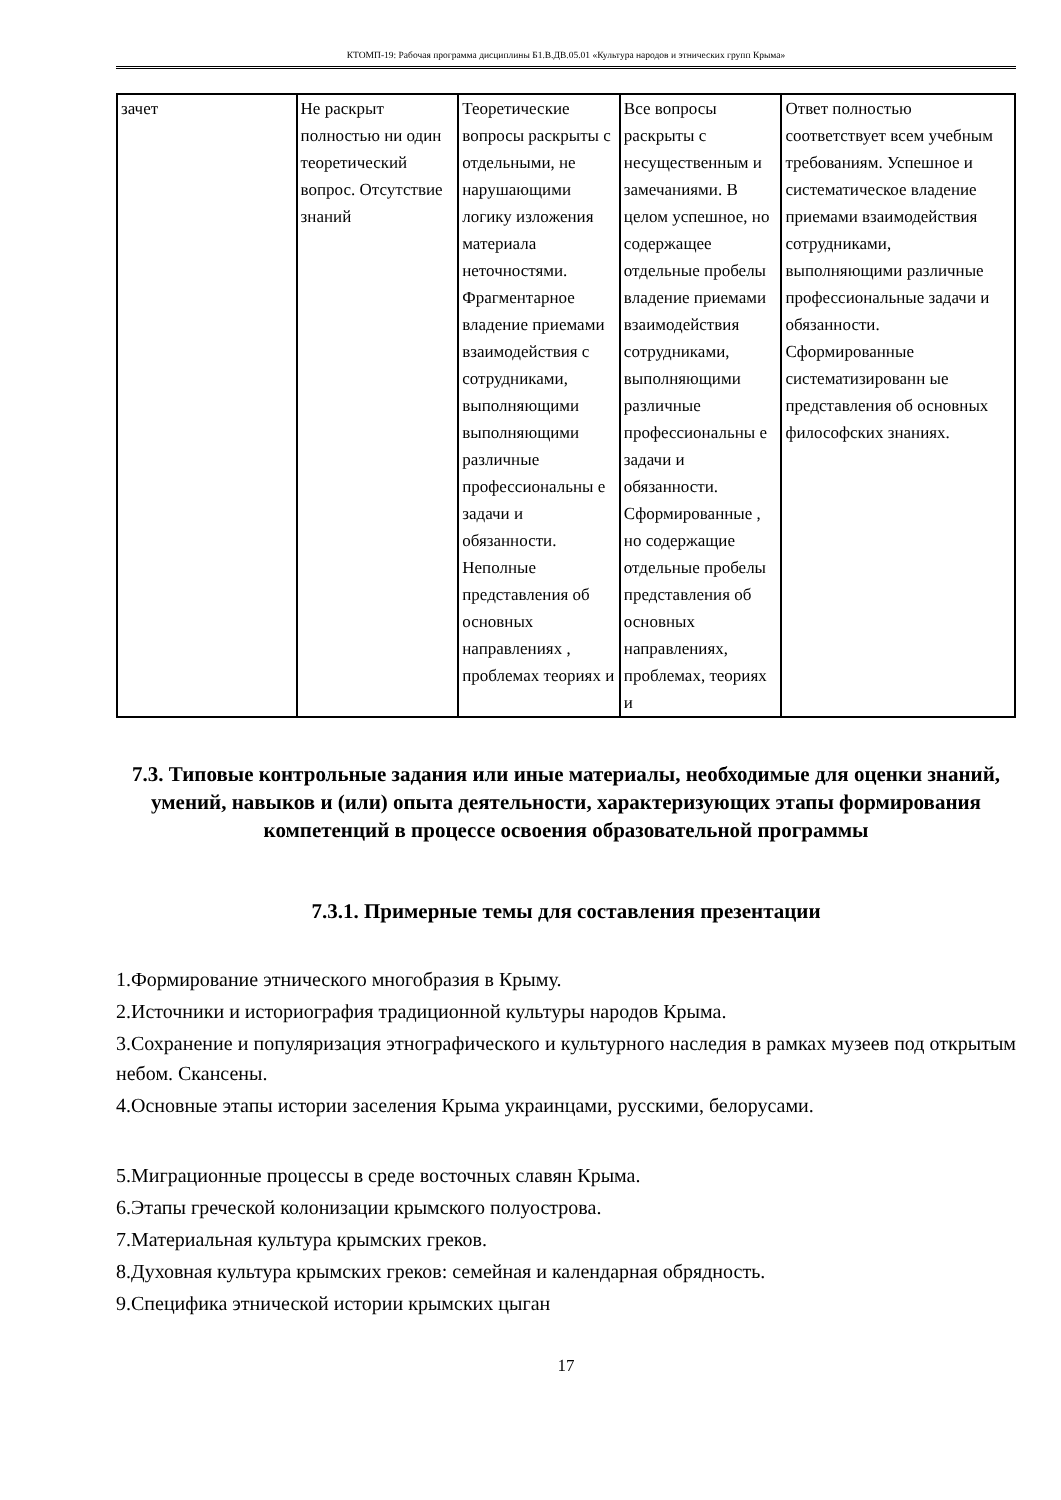КТОМП-19: Рабочая программа дисциплины Б1.В.ДВ.05.01 «Культура народов и этнических групп Крыма»
| зачет | Не раскрыт полностью ни один теоретический вопрос. Отсутствие знаний | Теоретические вопросы раскрыты с отдельными, не нарушающими логику изложения материала неточностями. Фрагментарное владение приемами взаимодействия с сотрудниками, выполняющими выполняющими различные профессиональны е задачи и обязанности. Неполные представления об основных направлениях , проблемах теориях и | Все вопросы раскрыты с несущественным и замечаниями. В целом успешное, но содержащее отдельные пробелы владение приемами взаимодействия сотрудниками, выполняющими различные профессиональны е задачи и обязанности. Сформированные , но содержащие отдельные пробелы представления об основных направлениях, проблемах, теориях и | Ответ полностью соответствует всем учебным требованиям. Успешное и систематическое владение приемами взаимодействия сотрудниками, выполняющими различные профессиональные задачи и обязанности. Сформированные систематизированн ые представления об основных философских знаниях. |
7.3. Типовые контрольные задания или иные материалы, необходимые для оценки знаний, умений, навыков и (или) опыта деятельности, характеризующих этапы формирования компетенций в процессе освоения образовательной программы
7.3.1. Примерные темы для составления презентации
1.Формирование этнического многобразия в Крыму.
2.Источники и историография традиционной культуры народов Крыма.
3.Сохранение и популяризация этнографического и культурного наследия в рамках музеев под открытым небом. Скансены.
4.Основные этапы истории заселения Крыма украинцами, русскими, белорусами.
5.Миграционные процессы в среде восточных славян Крыма.
6.Этапы греческой колонизации крымского полуострова.
7.Материальная культура крымских греков.
8.Духовная культура крымских греков: семейная и календарная обрядность.
9.Специфика этнической истории крымских цыган
17